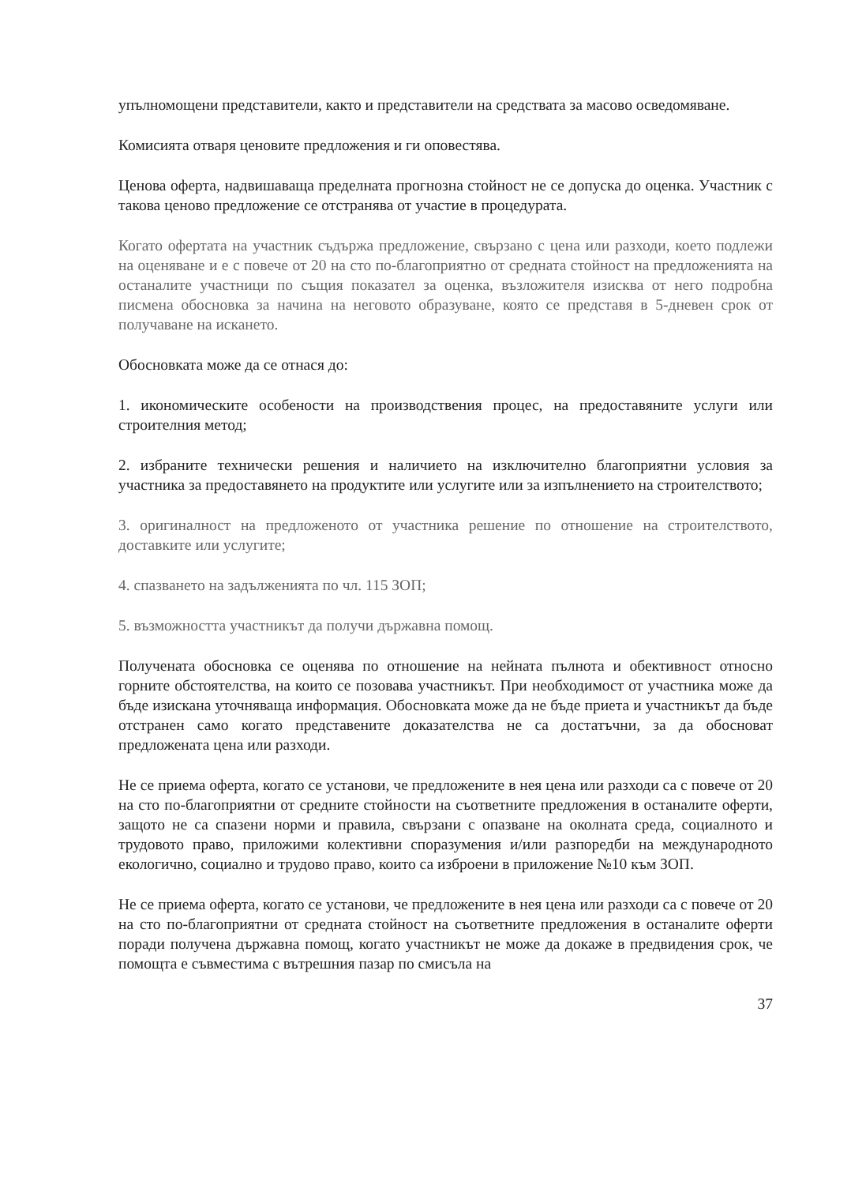упълномощени представители, както и представители на средствата за масово осведомяване.
Комисията отваря ценовите предложения и ги оповестява.
Ценова оферта, надвишаваща пределната прогнозна стойност не се допуска до оценка. Участник с такова ценово предложение се отстранява от участие в процедурата.
Когато офертата на участник съдържа предложение, свързано с цена или разходи, което подлежи на оценяване и е с повече от 20 на сто по-благоприятно от средната стойност на предложенията на останалите участници по същия показател за оценка, възложителя изисква от него подробна писмена обосновка за начина на неговото образуване, която се представя в 5-дневен срок от получаване на искането.
Обосновката може да се отнася до:
1. икономическите особености на производствения процес, на предоставяните услуги или строителния метод;
2. избраните технически решения и наличието на изключително благоприятни условия за участника за предоставянето на продуктите или услугите или за изпълнението на строителството;
3. оригиналност на предложеното от участника решение по отношение на строителството, доставките или услугите;
4. спазването на задълженията по чл. 115 ЗОП;
5. възможността участникът да получи държавна помощ.
Получената обосновка се оценява по отношение на нейната пълнота и обективност относно горните обстоятелства, на които се позовава участникът. При необходимост от участника може да бъде изискана уточняваща информация. Обосновката може да не бъде приета и участникът да бъде отстранен само когато представените доказателства не са достатъчни, за да обосноват предложената цена или разходи.
Не се приема оферта, когато се установи, че предложените в нея цена или разходи са с повече от 20 на сто по-благоприятни от средните стойности на съответните предложения в останалите оферти, защото не са спазени норми и правила, свързани с опазване на околната среда, социалното и трудовото право, приложими колективни споразумения и/или разпоредби на международното екологично, социално и трудово право, които са изброени в приложение №10 към ЗОП.
Не се приема оферта, когато се установи, че предложените в нея цена или разходи са с повече от 20 на сто по-благоприятни от средната стойност на съответните предложения в останалите оферти поради получена държавна помощ, когато участникът не може да докаже в предвидения срок, че помощта е съвместима с вътрешния пазар по смисъла на
37